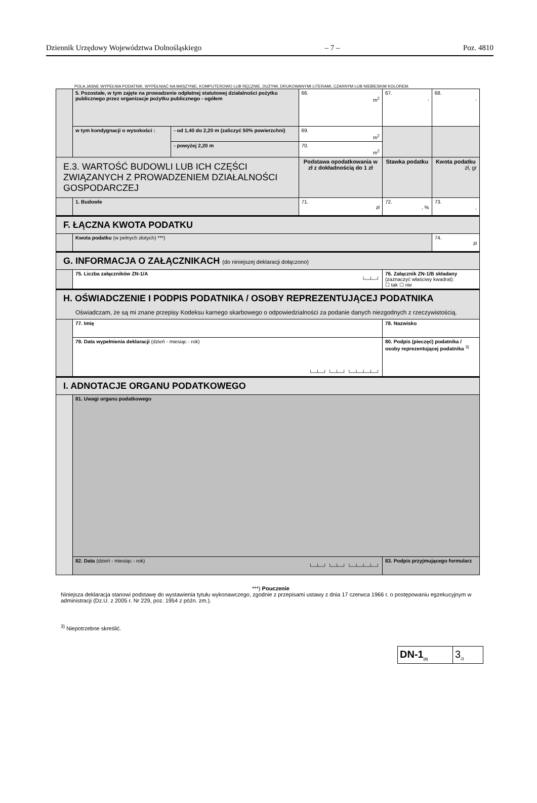Dziennik Urzędowy Województwa Dolnośląskiego – 7 – Poz. 4810
POLA JASNE WYPEŁNIA PODATNIK. WYPEŁNIAĆ NA MASZYNIE, KOMPUTEROWO LUB RĘCZNIE, DUŻYMI, DRUKOWANYMI LITERAMI, CZARNYM LUB NIEBIESKIM KOLOREM.
| | 5. Pozostałe, w tym zajęte na prowadzenie odpłatnej statutowej działalności pożytku publicznego przez organizacje pożytku publicznego - ogółem | | 66. m<sup>2</sup> | 67. , | 68. , |
| | w tym kondygnacji o wysokości : | - od 1,40 do 2,20 m (zaliczyć 50% powierzchni) | 69. m<sup>2</sup> | | |
| | | - powyżej 2,20 m | 70. m<sup>2</sup> | | |
| E.3. WARTOŚĆ BUDOWLI LUB ICH CZĘŚCI ZWIĄZANYCH Z PROWADZENIEM DZIAŁALNOŚCI GOSPODARCZEJ | | | Podstawa opodatkowania w zł z dokładnością do 1 zł | Stawka podatku | Kwota podatku zł, gr |
| | 1. Budowle | | 71. zł | 72. , % | 73. , |
| F. ŁĄCZNA KWOTA PODATKU | | | | | |
| | Kwota podatku (w pełnych złotych) ***) | | | | 74. zł |
| G. INFORMACJA O ZAŁĄCZNIKACH (do niniejszej deklaracji dołączono) | | | | | |
| | 75. Liczba załączników ZN-1/A └─┴─┘ | | | 76. Załącznik ZN-1/B składany (zaznaczyć właściwy kwadrat): ☐ tak ☐ nie | |
| H. OŚWIADCZENIE I PODPIS PODATNIKA / OSOBY REPREZENTUJĄCEJ PODATNIKA Oświadczam, że są mi znane przepisy Kodeksu karnego skarbowego o odpowiedzialności za podanie danych niezgodnych z rzeczywistością. | | | | | |
| | 77. Imię | | | 78. Nazwisko | |
| | 79. Data wypełnienia deklaracji (dzień - miesiąc - rok) └─┴─┘ └─┴─┘ └─┴─┴─┴─┘ | | | 80. Podpis (pieczęć) podatnika / osoby reprezentującej podatnika <sup>3)</sup> | |
| I. ADNOTACJE ORGANU PODATKOWEGO | | | | | |
| | 81. Uwagi organu podatkowego | | | | |
| | 82. Data (dzień - miesiąc - rok) └─┴─┘ └─┴─┘ └─┴─┴─┴─┘ | | | 83. Podpis przyjmującego formularz | |
***) Pouczenie
Niniejsza deklaracja stanowi podstawę do wystawienia tytułu wykonawczego, zgodnie z przepisami ustawy z dnia 17 czerwca 1966 r. o postępowaniu egzekucyjnym w administracji (Dz.U. z 2005 r. Nr 229, poz. 1954 z późn. zm.).
<sup>3)</sup> Niepotrzebne skreślić.
DN-1<sub>(3)</sub>
3<sub>/3</sub>